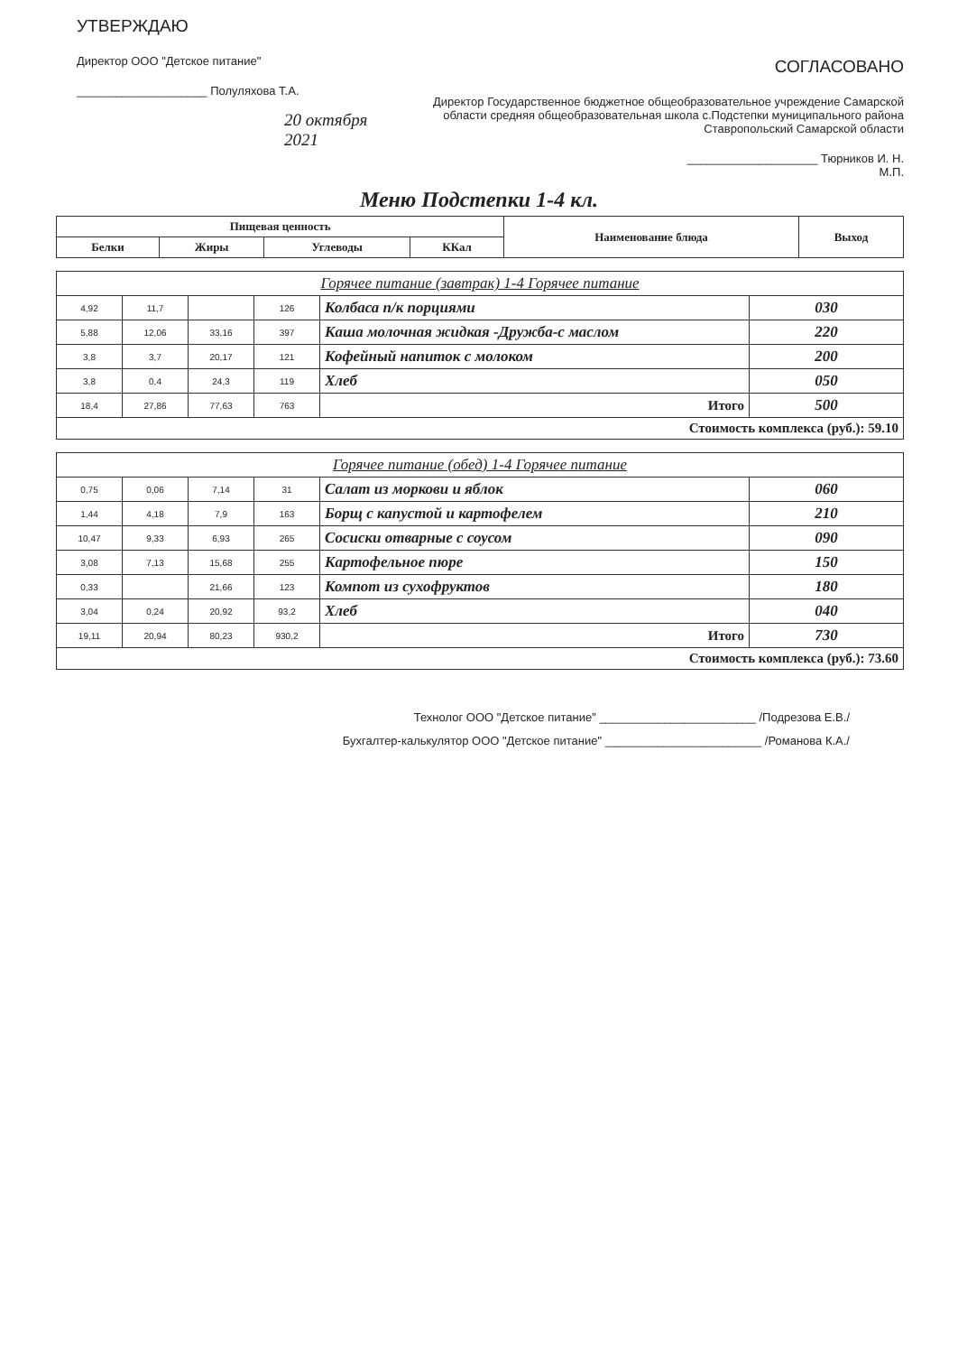УТВЕРЖДАЮ
Директор ООО "Детское питание"
____________________ Полуляхова Т.А.
20 октября 2021
СОГЛАСОВАНО
Директор Государственное бюджетное общеобразовательное учреждение Самарской области средняя общеобразовательная школа с.Подстепки муниципального района Ставропольский Самарской области
____________________ Тюрников И. Н.
М.П.
Меню Подстепки 1-4 кл.
| Пищевая ценность | | | | Наименование блюда | Выход |
| --- | --- | --- | --- | --- | --- |
| Белки | Жиры | Углеводы | ККал | | |
| Горячее питание (завтрак) 1-4 Горячее питание | | | | | |
| 4,92 | 11,7 | | 126 | Колбаса п/к порциями | 030 |
| 5,88 | 12,06 | 33,16 | 397 | Каша молочная жидкая -Дружба-с маслом | 220 |
| 3,8 | 3,7 | 20,17 | 121 | Кофейный напиток с молоком | 200 |
| 3,8 | 0,4 | 24,3 | 119 | Хлеб | 050 |
| 18,4 | 27,86 | 77,63 | 763 | Итого | 500 |
| Стоимость комплекса (руб.): 59.10 | | | | | |
| Горячее питание (обед) 1-4 Горячее питание | | | | | |
| 0,75 | 0,06 | 7,14 | 31 | Салат из моркови и яблок | 060 |
| 1,44 | 4,18 | 7,9 | 163 | Борщ с капустой и картофелем | 210 |
| 10,47 | 9,33 | 6,93 | 265 | Сосиски отварные с соусом | 090 |
| 3,08 | 7,13 | 15,68 | 255 | Картофельное пюре | 150 |
| 0,33 | | 21,66 | 123 | Компот из сухофруктов | 180 |
| 3,04 | 0,24 | 20,92 | 93,2 | Хлеб | 040 |
| 19,11 | 20,94 | 80,23 | 930,2 | Итого | 730 |
| Стоимость комплекса (руб.): 73.60 | | | | | |
Технолог ООО "Детское питание" ________________________ /Подрезова Е.В./
Бухгалтер-калькулятор ООО "Детское питание" ________________________ /Романова К.А./